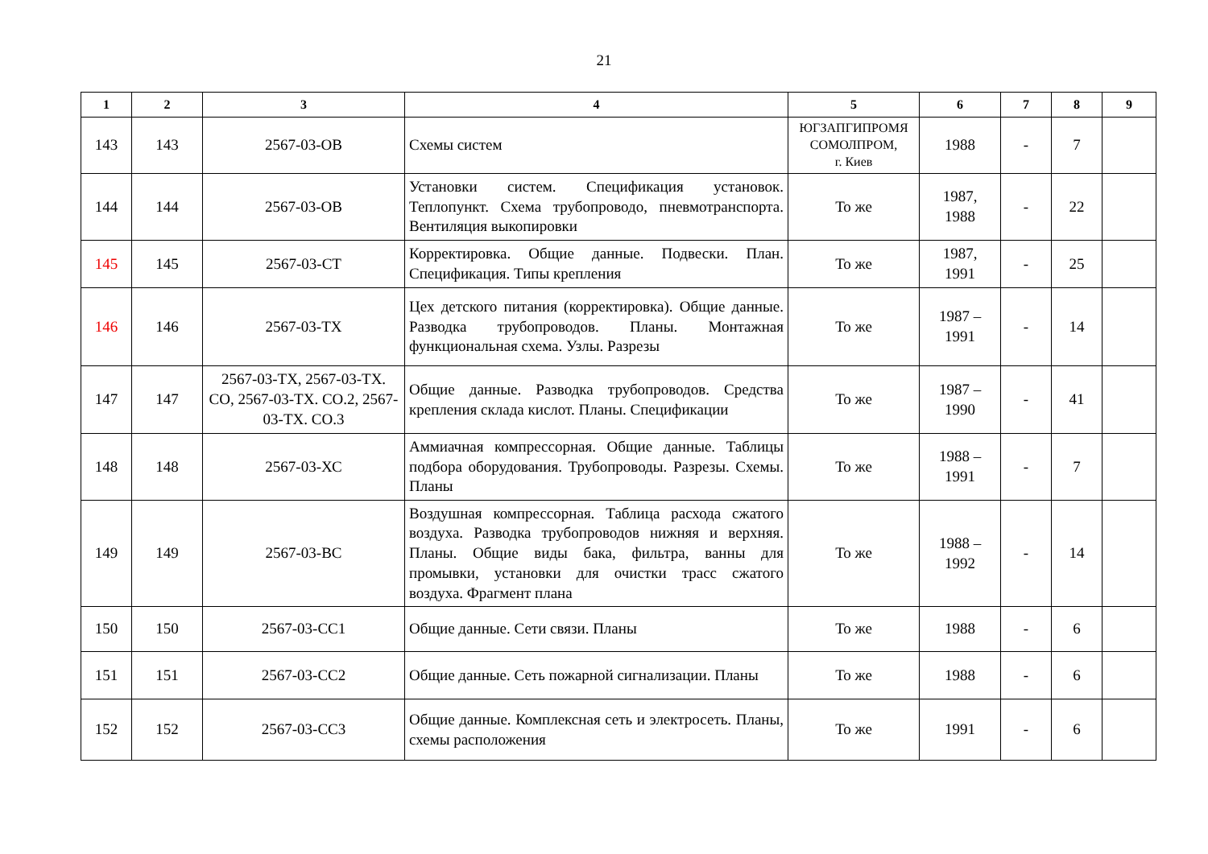21
| 1 | 2 | 3 | 4 | 5 | 6 | 7 | 8 | 9 |
| --- | --- | --- | --- | --- | --- | --- | --- | --- |
| 143 | 143 | 2567-03-ОВ | Схемы систем | ЮГЗАПГИПРОМЯ СОМОЛПРОМ, г. Киев | 1988 | - | 7 | |
| 144 | 144 | 2567-03-ОВ | Установки систем. Спецификация установок. Теплопункт. Схема трубопроводо, пневмотранспорта. Вентиляция выкопировки | То же | 1987, 1988 | - | 22 | |
| 145 | 145 | 2567-03-СТ | Корректировка. Общие данные. Подвески. План. Спецификация. Типы крепления | То же | 1987, 1991 | - | 25 | |
| 146 | 146 | 2567-03-ТХ | Цех детского питания (корректировка). Общие данные. Разводка трубопроводов. Планы. Монтажная функциональная схема. Узлы. Разрезы | То же | 1987 – 1991 | - | 14 | |
| 147 | 147 | 2567-03-ТХ, 2567-03-ТХ. СО, 2567-03-ТХ. СО.2, 2567-03-ТХ. СО.3 | Общие данные. Разводка трубопроводов. Средства крепления склада кислот. Планы. Спецификации | То же | 1987 – 1990 | - | 41 | |
| 148 | 148 | 2567-03-ХС | Аммиачная компрессорная. Общие данные. Таблицы подбора оборудования. Трубопроводы. Разрезы. Схемы. Планы | То же | 1988 – 1991 | - | 7 | |
| 149 | 149 | 2567-03-ВС | Воздушная компрессорная. Таблица расхода сжатого воздуха. Разводка трубопроводов нижняя и верхняя. Планы. Общие виды бака, фильтра, ванны для промывки, установки для очистки трасс сжатого воздуха. Фрагмент плана | То же | 1988 – 1992 | - | 14 | |
| 150 | 150 | 2567-03-СС1 | Общие данные. Сети связи. Планы | То же | 1988 | - | 6 | |
| 151 | 151 | 2567-03-СС2 | Общие данные. Сеть пожарной сигнализации. Планы | То же | 1988 | - | 6 | |
| 152 | 152 | 2567-03-СС3 | Общие данные. Комплексная сеть и электросеть. Планы, схемы расположения | То же | 1991 | - | 6 | |